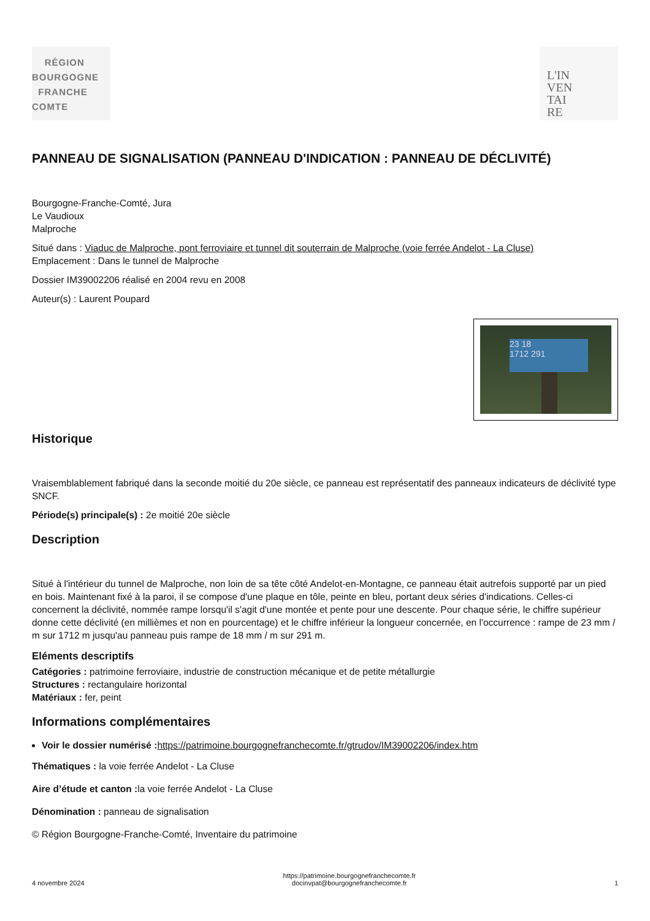RÉGION
BOURGOGNE
FRANCHE
COMTE
L'IN
VEN
TAI
RE
PANNEAU DE SIGNALISATION (PANNEAU D'INDICATION : PANNEAU DE DÉCLIVITÉ)
Bourgogne-Franche-Comté, Jura
Le Vaudioux
Malproche
Situé dans : Viaduc de Malproche, pont ferroviaire et tunnel dit souterrain de Malproche (voie ferrée Andelot - La Cluse)
Emplacement : Dans le tunnel de Malproche
Dossier IM39002206 réalisé en 2004 revu en 2008
Auteur(s) : Laurent Poupard
23 18
1712 291
Historique
Vraisemblablement fabriqué dans la seconde moitié du 20e siècle, ce panneau est représentatif des panneaux indicateurs de déclivité type SNCF.
Période(s) principale(s) : 2e moitié 20e siècle
Description
Situé à l'intérieur du tunnel de Malproche, non loin de sa tête côté Andelot-en-Montagne, ce panneau était autrefois supporté par un pied en bois. Maintenant fixé à la paroi, il se compose d'une plaque en tôle, peinte en bleu, portant deux séries d'indications. Celles-ci concernent la déclivité, nommée rampe lorsqu'il s'agit d'une montée et pente pour une descente. Pour chaque série, le chiffre supérieur donne cette déclivité (en millièmes et non en pourcentage) et le chiffre inférieur la longueur concernée, en l'occurrence : rampe de 23 mm / m sur 1712 m jusqu'au panneau puis rampe de 18 mm / m sur 291 m.
Eléments descriptifs
Catégories : patrimoine ferroviaire, industrie de construction mécanique et de petite métallurgie
Structures : rectangulaire horizontal
Matériaux : fer, peint
Informations complémentaires
Voir le dossier numérisé : https://patrimoine.bourgognefranchecomte.fr/gtrudov/IM39002206/index.htm
Thématiques : la voie ferrée Andelot - La Cluse
Aire d’étude et canton : la voie ferrée Andelot - La Cluse
Dénomination : panneau de signalisation
© Région Bourgogne-Franche-Comté, Inventaire du patrimoine
4 novembre 2024 https://patrimoine.bourgognefranchecomte.fr
docinvpat@bourgognefranchecomte.fr 1